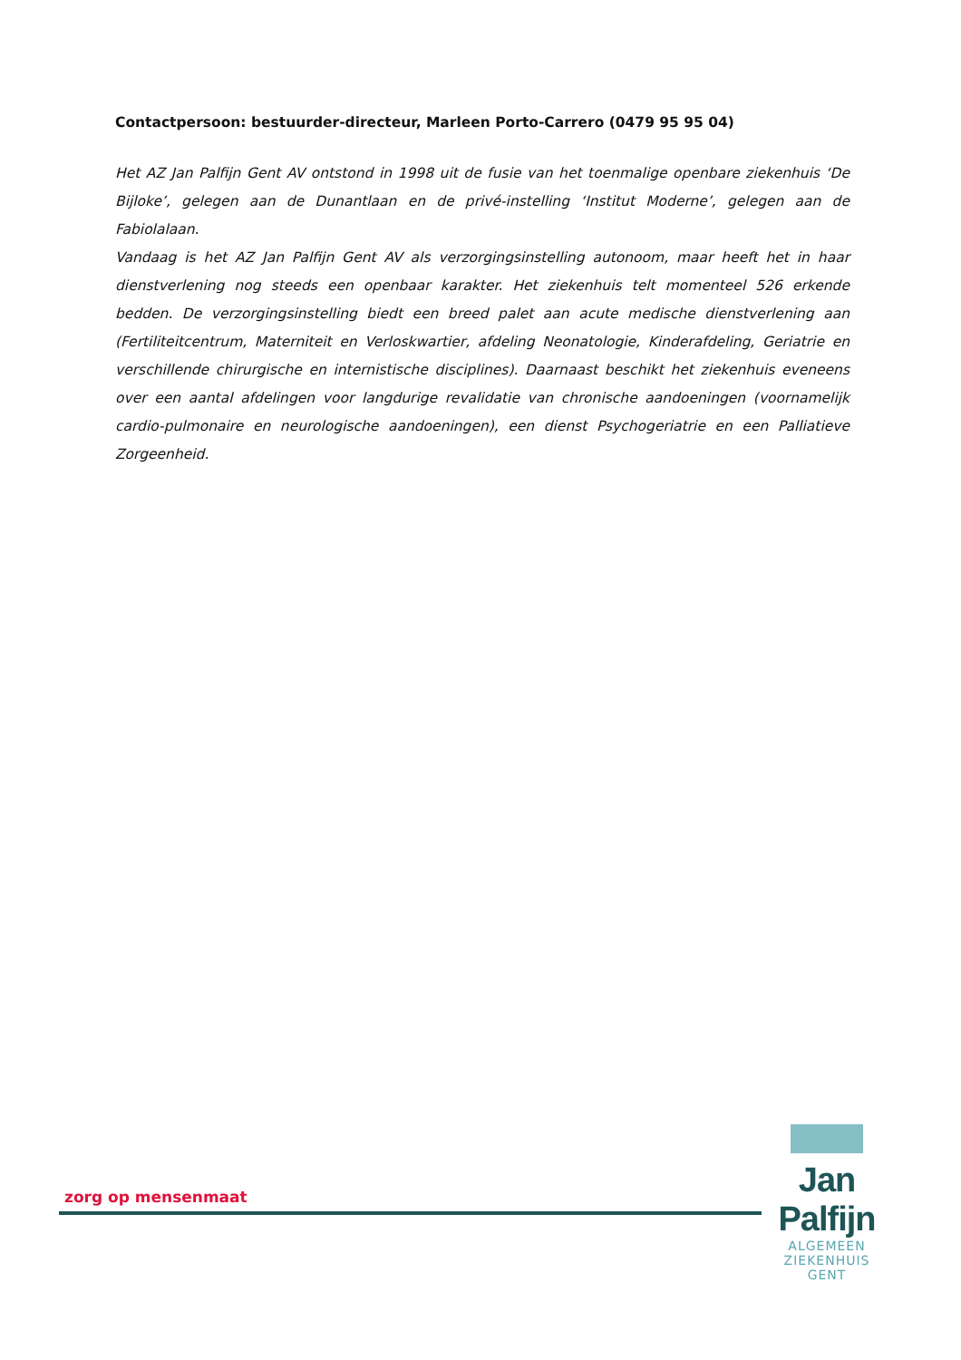Contactpersoon: bestuurder-directeur, Marleen Porto-Carrero (0479 95 95 04)
Het AZ Jan Palfijn Gent AV ontstond in 1998 uit de fusie van het toenmalige openbare ziekenhuis ‘De Bijloke’, gelegen aan de Dunantlaan en de privé-instelling ‘Institut Moderne’, gelegen aan de Fabiolalaan.
Vandaag is het AZ Jan Palfijn Gent AV als verzorgingsinstelling autonoom, maar heeft het in haar dienstverlening nog steeds een openbaar karakter. Het ziekenhuis telt momenteel 526 erkende bedden. De verzorgingsinstelling biedt een breed palet aan acute medische dienstverlening aan (Fertiliteitcentrum, Materniteit en Verloskwartier, afdeling Neonatologie, Kinderafdeling, Geriatrie en verschillende chirurgische en internistische disciplines). Daarnaast beschikt het ziekenhuis eveneens over een aantal afdelingen voor langdurige revalidatie van chronische aandoeningen (voornamelijk cardio-pulmonaire en neurologische aandoeningen), een dienst Psychogeriatrie en een Palliatieve Zorgeenheid.
zorg op mensenmaat
Jan Palfijn
ALGEMEEN ZIEKENHUIS
GENT